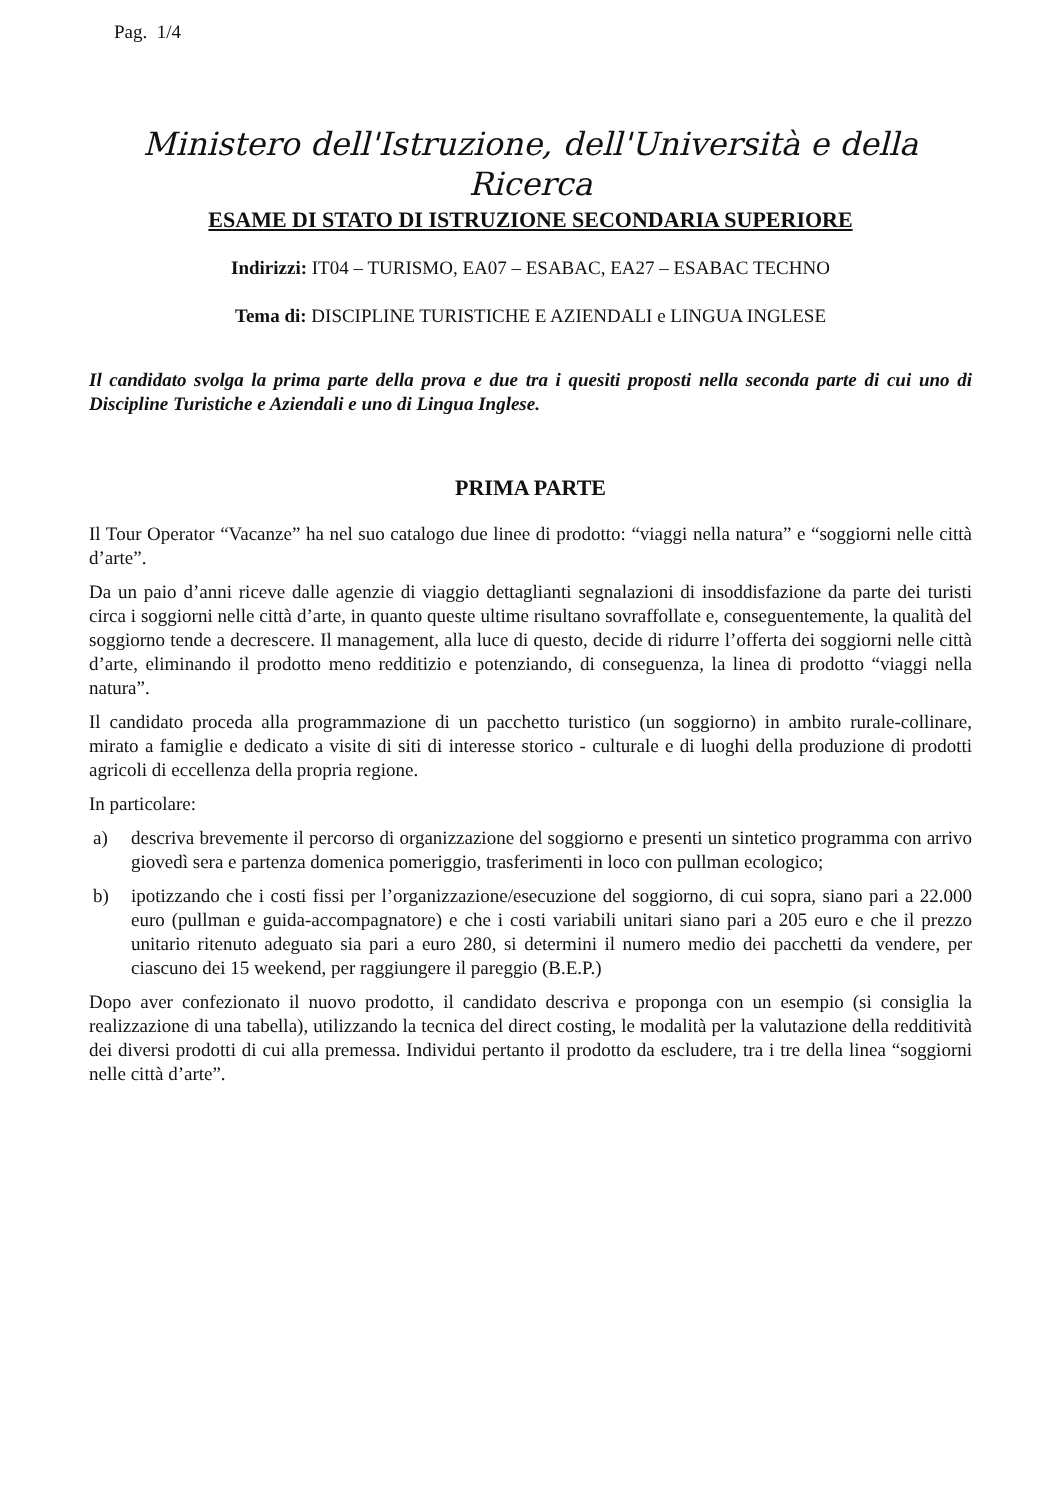Pag. 1/4
Ministero dell'Istruzione, dell'Università e della Ricerca
ESAME DI STATO DI ISTRUZIONE SECONDARIA SUPERIORE
Indirizzi: IT04 – TURISMO, EA07 – ESABAC, EA27 – ESABAC TECHNO
Tema di: DISCIPLINE TURISTICHE E AZIENDALI e LINGUA INGLESE
Il candidato svolga la prima parte della prova e due tra i quesiti proposti nella seconda parte di cui uno di Discipline Turistiche e Aziendali e uno di Lingua Inglese.
PRIMA PARTE
Il Tour Operator “Vacanze” ha nel suo catalogo due linee di prodotto: “viaggi nella natura” e “soggiorni nelle città d’arte”.
Da un paio d’anni riceve dalle agenzie di viaggio dettaglianti segnalazioni di insoddisfazione da parte dei turisti circa i soggiorni nelle città d’arte, in quanto queste ultime risultano sovraffollate e, conseguentemente, la qualità del soggiorno tende a decrescere. Il management, alla luce di questo, decide di ridurre l’offerta dei soggiorni nelle città d’arte, eliminando il prodotto meno redditizio e potenziando, di conseguenza, la linea di prodotto “viaggi nella natura”.
Il candidato proceda alla programmazione di un pacchetto turistico (un soggiorno) in ambito rurale-collinare, mirato a famiglie e dedicato a visite di siti di interesse storico - culturale e di luoghi della produzione di prodotti agricoli di eccellenza della propria regione.
In particolare:
a) descriva brevemente il percorso di organizzazione del soggiorno e presenti un sintetico programma con arrivo giovedì sera e partenza domenica pomeriggio, trasferimenti in loco con pullman ecologico;
b) ipotizzando che i costi fissi per l’organizzazione/esecuzione del soggiorno, di cui sopra, siano pari a 22.000 euro (pullman e guida-accompagnatore) e che i costi variabili unitari siano pari a 205 euro e che il prezzo unitario ritenuto adeguato sia pari a euro 280, si determini il numero medio dei pacchetti da vendere, per ciascuno dei 15 weekend, per raggiungere il pareggio (B.E.P.)
Dopo aver confezionato il nuovo prodotto, il candidato descriva e proponga con un esempio (si consiglia la realizzazione di una tabella), utilizzando la tecnica del direct costing, le modalità per la valutazione della redditività dei diversi prodotti di cui alla premessa. Individui pertanto il prodotto da escludere, tra i tre della linea “soggiorni nelle città d’arte”.